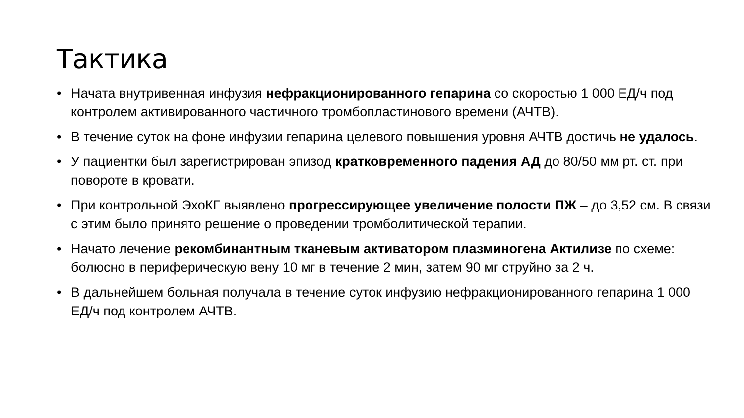Тактика
• Начата внутривенная инфузия нефракционированного гепарина со скоростью 1 000 ЕД/ч под контролем активированного частичного тромбопластинового времени (АЧТВ).
• В течение суток на фоне инфузии гепарина целевого повышения уровня АЧТВ достичь не удалось.
• У пациентки был зарегистрирован эпизод кратковременного падения АД до 80/50 мм рт. ст. при повороте в кровати.
• При контрольной ЭхоКГ выявлено прогрессирующее увеличение полости ПЖ – до 3,52 см. В связи с этим было принято решение о проведении тромболитической терапии.
• Начато лечение рекомбинантным тканевым активатором плазминогена Актилизе по схеме: болюсно в периферическую вену 10 мг в течение 2 мин, затем 90 мг струйно за 2 ч.
• В дальнейшем больная получала в течение суток инфузию нефракционированного гепарина 1 000 ЕД/ч под контролем АЧТВ.